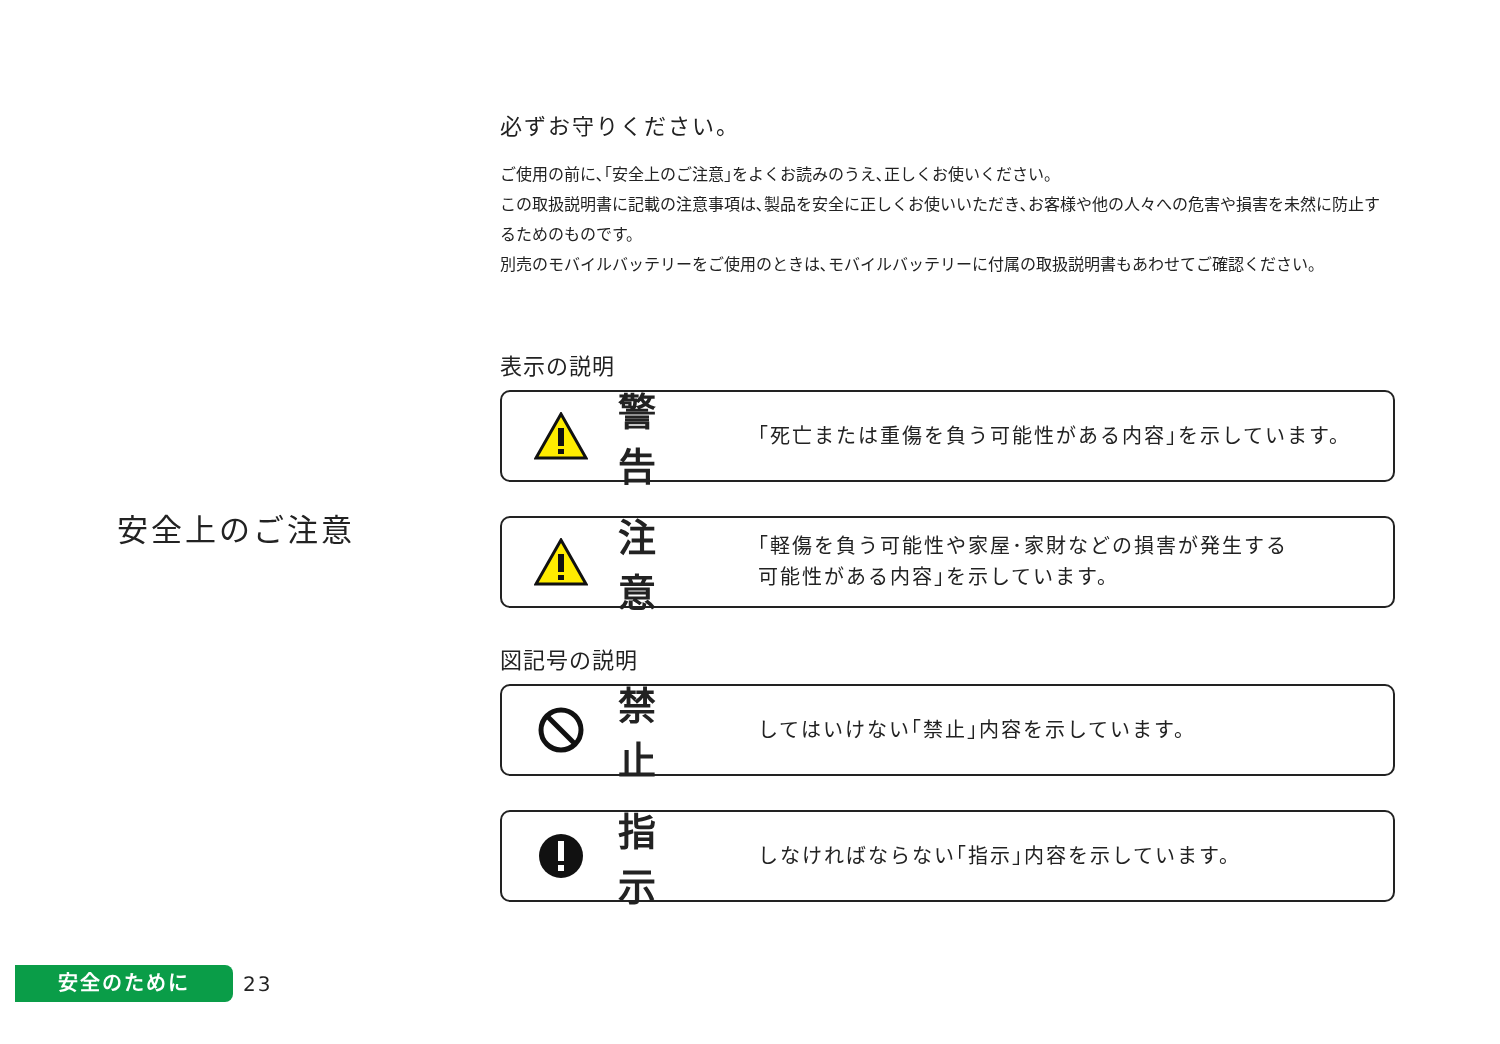安全上のご注意
必ずお守りください。
ご使用の前に､｢安全上のご注意｣をよくお読みのうえ､正しくお使いください。
この取扱説明書に記載の注意事項は､製品を安全に正しくお使いいただき､お客様や他の人々への危害や損害を未然に防止するためのものです。
別売のモバイルバッテリーをご使用のときは､モバイルバッテリーに付属の取扱説明書もあわせてご確認ください。
表示の説明
警 告
｢死亡または重傷を負う可能性がある内容｣を示しています。
注 意
｢軽傷を負う可能性や家屋･家財などの損害が発生する
可能性がある内容｣を示しています。
図記号の説明
禁 止
してはいけない｢禁止｣内容を示しています。
指 示
しなければならない｢指示｣内容を示しています。
安全のために
23